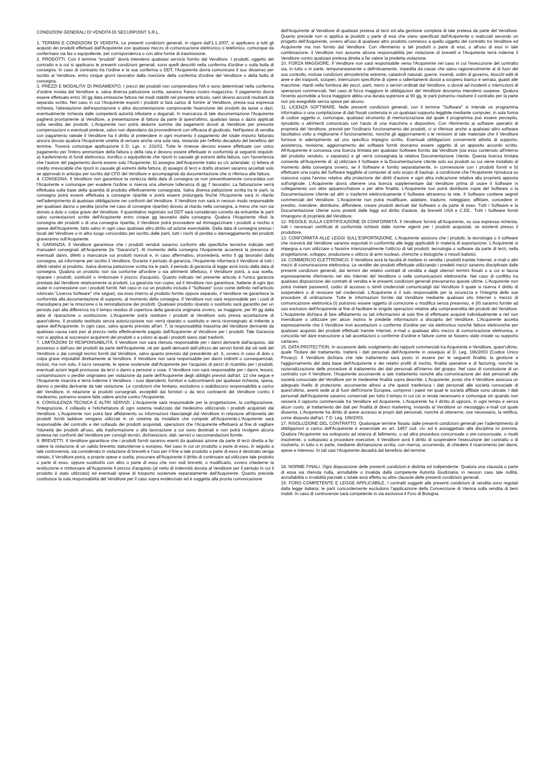CONDIZIONI GENERALI DI VENDITA DI SECURPOINT S.R.L.
1. TERMINI E CONDIZIONI DI VENDITA. Le presenti condizioni generali, in vigore dall'1.1.2007, si applicano a tutti gli acquisti dei prodotti effettuati dall'Acquirente con qualsiasi mezzo di comunicazione elettronico o telefonico, comunque da confermare via fax o equipollente, per corrispondenza o con altre forme di trasmissione.
2. PRODOTTI. Con il termine "prodotti" dovrà intendersi qualsiasi servizio fornito dal Venditore. I prodotti, oggetto del contratto e a cui si applicano le presenti condizioni generali, sono quelli descritti nella conferma d'ordine o sulla bolla di consegna. In caso di contrasto tra l'ordine e la sua conferma o DDT, l'Acquirente dovrà comunicare il suo dissenso per iscritto al Venditore, entro cinque giorni lavorativi dalla ricezione della conferma d'ordine del Venditore o della bolla di consegna.
3. PREZZI E MODALITA' DI PAGAMENTO. I prezzi dei prodotti non comprendono IVA e sono determinati nella conferma d'ordine inviata dal Venditore e, salva diversa pattuizione scritta, saranno franco nostro magazzino. Il pagamento dovrà essere effettuato entro 30 gg data emissione fattura nei modi stabiliti nel presente articolo, salvi diversi accordi risultanti da separato scritto. Nel caso in cui l'Acquirente esporti i prodotti si farà carico di fornire al Venditore, previa sua espressa richiesta, l'attestazione dell'esportazione o altra documentazione comprovante l'esenzione dei prodotti da tasse o dazi, eventualmente richiesta dalle competenti autorità tributarie o doganali. In mancanza di tale documentazione l'Acquirente pagherà prontamente al Venditore, a presentazione di fattura da parte di quest'ultimo, qualsiasi tassa o dazio applicati sulla vendita dei prodotti. L'Acquirente non potrà dedurre somme dai pagamenti dovuti al Venditore per presunte compensazioni o eventuali pretese, salvo non dipendano da provvedimenti con efficacia di giudicato. Nell'ipotesi di vendita con pagamento rateale il Venditore ha il diritto di pretendere in ogni momento il pagamento del totale importo fatturato ancora dovuto qualora l'Acquirente ometta di versare anche una sola rata, restando per l'effetto decaduto del beneficio del termine. Troverà comunque applicazione il D. Lgs. n. 231/02. Tutte le rimesse devono essere effettuate con unico pagamento per l'intero ammontare della fattura o della rata e devono essere effettuate in conformità ai seguenti requisiti: a) trasferimento di fondi elettronico, bonifico o equipollente che riporti in causale gli estremi della fattura, con l'avvertenza che l'autore del pagamento dovrà essere solo l'Acquirente; b) assegno dell'Acquirente tratto su c/c aziendale; c) lettera di credito irrevocabile che riporti in causale gli estremi della fattura; d) assegni di terzi e drafts stranieri saranno accettati solo se approvati in anticipo per iscritto dal CFO del Venditore e accompagnati da documentazione che si riferisca alla fattura.
4. CONSEGNA. Il Venditore non garantisce la certezza della data di consegna se non preventivamente concordata con l'Acquirente e comunque per evadere l'ordine si riserva una ulteriore tolleranza di gg 7 lavorativi. La fatturazione verrà effettuata sulla base della quantità di prodotto effettivamente consegnata. Salva diversa pattuizione scritta tra le parti, la consegna potrà essere effettuata a consegne ripartite e potrà essere prolungata finché l'Acquirente sarà in ritardo nell'adempimento di qualsiasi obbligazione nei confronti del Venditore. Il Venditore non sarà in nessun modo responsabile per qualsiasi danno o perdita (anche nel caso di consegne ripartite) dovuto al ritardo nella consegna, a meno che non sia dovuto a dolo o colpa grave del Venditore. Il quantitativo registrato sul DDT sarà considerato corretto da entrambe le parti salvo contestazioni scritte dell'Acquirente entro cinque gg lavorativi dalla consegna. Qualora l'Acquirente rifiuti la consegna dei prodotti o di una consegna ripartita, il Venditore potrà provvedere ad immagazzinare i prodotti a rischio e spese dell'Acquirente, fatto salvo in ogni caso qualsiasi altro diritto od azione esercitabile. Dalla data di consegna presso i locali del Venditore o in altro luogo concordato per iscritto dalle parti, tutti i rischi di perdita o danneggiamento dei prodotti graveranno sull'Acquirente.
5. GARANZIA. Il Venditore garantisce che i prodotti venduti saranno conformi alle specifiche tecniche indicate nel/i manuale/i consegnati all'Acquirente (la "Garanzia"). Al momento della consegna l'Acquirente accerterà la presenza di eventuali danni, difetti o mancanze sui prodotti ricevuti e, in caso affermativo, provvederà, entro 5 gg lavorativi dalla consegna, ad informarne per iscritto il Venditore. Durante il periodo di garanzia, l'Acquirente informerà il Venditore di tutti i difetti relativi al prodotto. Salva diversa pattuizione scritta tra le parti, il periodo di garanzia di legge avrà inizio dalla data di consegna. Qualora un prodotto non sia conforme all'ordine o sia altrimenti difettoso, il Venditore potrà, a sua scelta, riparare i prodotti, sostituirli o rimborsare il prezzo d'acquisto. Quanto indicato nel presente articolo è l'unica garanzia prestata dal Venditore relativamente ai prodotti. La garanzia non copre, ed il Venditore non garantisce, batterie di ogni tipo usate in connessione con i prodotti forniti. Nel caso in cui un prodotto includa il "Software" (così come definito nell'articolo rubricato "Licenza Software" che segue), sia esso interno al prodotto fornito oppure separato, il Venditore ne garantisce la conformità alla documentazione di supporto, al momento della consegna. Il Venditore non sarà responsabile per i costi di manodopera per la rimozione o la reinstallazione dei prodotti. Qualsiasi prodotto riparato o sostituito sarà garantito per un periodo pari alla differenza tra il tempo residuo di copertura della garanzia originaria ovvero, se maggiore, per 90 gg dalla data di riparazione o sostituzione. L'Acquirente potrà restituire i prodotti al Venditore solo previa accettazione di quest'ultimo. Il prodotto restituito senza autorizzazione non verrà riparato o sostituito e verrà riconsegnato al mittente a spese dell'Acquirente. In ogni caso, salvo quanto previsto all'art. 7, la responsabilità massima del Venditore derivante da qualsiasi causa sarà pari al prezzo netto effettivamente pagato dall'Acquirente al Venditore per i prodotti. Tale Garanzia non si applica ai successivi acquirenti dei prodotti o a coloro ai quali i prodotti siano stati trasferiti.
7. LIMITAZIONI DI RESPONSABILITÀ. Il Venditore non sarà ritenuto responsabile per i danni derivanti dall'acquisto, dal possesso o dall'uso dei prodotti da parte dell'Acquirente, né per quelli derivanti dall'utilizzo dei servizi forniti dai siti web del Venditore o dai consigli tecnici forniti dal Venditore, salvo quanto previsto dal precedente art. 6, ovvero in caso di dolo o colpa grave imputabili direttamente al Venditore. Il Venditore non sarà responsabile per danni indiretti o consequenziali, inclusi, ma non solo, il lucro cessante, le spese sostenute dall'Acquirente per l'acquisto di pezzi di ricambio per i prodotti, eventuali azioni legali promosse da terzi o danni a persone o cose. Il Venditore non sarà responsabile per i danni, lesioni, contaminazioni o perdite originatesi per violazione da parte dell'Acquirente degli obblighi previsti dall'art. 13 che segue e l'Acquirente risarcirà e terrà indenne il Venditore, i suoi dipendenti, fornitori e subcontraenti per qualsiasi richiesta, spesa, danno o perdita derivante da tale violazione. Le condizioni che limitano, escludono o stabiliscono responsabilità a carico del Venditore, in relazione ai prodotti consegnati, eccepibili dai fornitori o da terzi contraenti del Venditore contro il medesimo, potranno essere fatte valere anche contro l'Acquirente.
8. CONSULENZA TECNICA E ALTRI SERVIZI. L'Acquirente sarà responsabile per la progettazione, la configurazione, l'integrazione, il collaudo e l'etichettatura di ogni sistema realizzato dal medesimo utilizzando i prodotti acquistati dal Venditore. L'Acquirente non potrà fare affidamento su informazioni rilasciategli dal Venditore in relazione all'idoneità dei prodotti forniti laddove vengano utilizzati in un sistema da installare che compete all'Acquirente.L'Acquirente sarà responsabile del controllo e del collaudo dei prodotti acquistati, operazioni che l'Acquirente effettuerà al fine di vagliare l'idoneità dei prodotti all'uso, alla trasformazione o alla lavorazione a cui sono destinati e non potrà rivolgere alcuna pretesa nei confronti del Venditore per consigli tecnici, dichiarazioni, dati, servizi o raccomandazioni fornite.
9. BREVETTI. Il Venditore garantisce che i prodotti forniti saranno esenti da qualsiasi azione da parte di terzi diretta a far valere la violazione di un valido brevetto statunitense o europeo. Nel caso in cui un prodotto o parte di esso, in seguito a tale controversia, sia considerato in violazione di brevetti e l'uso per il fine a tale prodotto o parte di esso è destinato venga vietato, il Venditore potrà, a proprie spese e scelta, procurare all'Acquirente il diritto di continuare ad utilizzare tale prodotto o parte di esso, oppure sostituirlo con altro o parte di esso che non violi brevetti, o modificarlo, ovvero chiederne la restituzione e rimborsare all'Acquirente il prezzo d'acquisto (al netto di indennità dovuta al Venditore per il periodo in cui il prodotto è stato utilizzato) ed eventuali spese di trasporto sostenute separatamente dall'Acquirente. Quanto precede costituisce la sola responsabilità del Venditore per il caso sopra evidenziato ed è soggetta alla pronta comunicazione
dell'Acquirente al Venditore di qualsiasi pretesa di terzi ed alla gestione completa di tale pretesa da parte del Venditore. Quanto precede non si applica ai prodotti o parte di essi che siano specificati dall'Acquirente o realizzati secondo un progetto dell'Acquirente, ovvero all'uso di qualsiasi altro prodotto connesso a quello oggetto del contratto tra Venditore ed Acquirente ma non fornito dal Venditore. Con riferimento a tali prodotti o parte di essi, o all'uso di essi in tale combinazione, il Venditore non assume alcuna responsabilità per violazione di brevetti e l'Acquirente terrà indenne il Venditore contro qualsiasi pretesa diretta a far valere la predetta violazione.
10. FORZA MAGGIORE. Il Venditore non sarà responsabile verso l'Acquirente nel caso in cui l'esecuzione del contratto sia, in tutto o in parte, temporaneamente o definitivamente, impedita da cause che siano ragionevolmente al di fuori del suo controllo, incluse condizioni atmosferiche estreme, catastrofi naturali, guerre, incendi, ordini di governo, blocchi edili di aree e dei trasporti, scioperi, interruzioni specifiche di opere o rallentamenti dovuti a sciopero bianco e serrata, guasti alle macchine, ritardi nella fornitura dei pezzi, parti, merci o servizi ordinati dal Venditore, o dovuti ad incidenti o interruzioni di operazioni commerciali. Nel caso di forza maggiore le obbligazioni del Venditore dovranno intendersi sospese. Qualora l'evento ascrivibile a forza maggiore abbia una durata superiore ai 90 gg, le parti potranno risolvere il contratto per la parte non più eseguibile senza spese per alcuno.
11. LICENZA SOFTWARE. Nelle presenti condizioni generali, con il termine "Software" si intende un programma informatico o una compilazione di dati fissati contenuta in un qualsiasi supporto leggibile mediante computer, in sola forma di codice oggetto e, comunque, qualsiasi strumento di memorizzazione dal quale il programma può essere percepito, riprodotto o altrimenti comunicato con l'aiuto di una macchina o dispositivo. Con riferimento ai software operativi di proprietà del Venditore, previsti per l'ordinario funzionamento dei prodotti, ci si riferisce anche a qualsiasi altro software facoltativo volto a migliorarne il funzionamento, nonché gli aggiornamenti o le revisioni di tale materiale che il Venditore fornisce in adempimento ad uno specifico impegno scritto. Eventuali obbligazioni concernenti attività di supporto, assistenza, revisione, aggiornamento dei software forniti dovranno essere oggetto di un apposito accordo scritto. All'Acquirente è concessa una licenza limitata per qualsiasi Software fornito dal Venditore (sia esso contenuto all'interno del prodotto venduto, o separato) e gli verrà consegnata la relativa Documentazione Utente. Questa licenza limitata consente all'Acquirente di: a) utilizzare il Software e la Documentazione Utente solo sui prodotti su cui viene installato al momento della consegna ovvero, se il Software è fornito separatamente, in connessione con i prodotti forniti e b) effettuare una copia del Software leggibile al computer al solo scopo di backup, a condizione che l'Acquirente riproduca su ciascuna copia l'avviso relativo alla protezione dei diritti d'autore e ogni altra indicazione relativa alla proprietà apposta sull'originale. L'Acquirente dovrà ottenere una licenza supplementare dal Venditore prima di usare il Software in collegamento con altre apparecchiature o per altre finalità. L'Acquirente non potrà distribuire copie del Software o la Documentazione Utente ad altri o trasferire elettronicamente il Software attraverso la rete. Il Software contiene segreti commerciali del Venditore. L'Acquirente non potrà modificare, adattare, tradurre, noleggiare, affittare, concedere in prestito, rivendere, distribuire, diffondere, creare prodotti derivati dal Software o da parte di esso. Tutti i Software e la Documentazione Utente sono protetti dalle leggi sul diritto d'autore, da brevetti USA e C.EE.. Tutti i Software forniti rimangono di proprietà del Venditore.
12. REGOLE SULLA CERTIFICAZIONE DI CONFORMITÀ. Il Venditore fornirà all'Acquirente, su sua espressa richiesta, tutti i necessari certificati di conformità richiesti dalle norme vigenti per i prodotti acquistati, se esistenti presso il produttore.
13. CONFORMITÀ ALLE LEGGI SULL'ESPORTAZIONE. L'Acquirente assicura che i prodotti, la tecnologia o il software che riceverà dal Venditore saranno esportati in conformità alle leggi applicabili in materia di esportazione. L'Acquirente si impegna a non utilizzare o favorire intenzionalmente l'utilizzo di tali prodotti, tecnologia o software da parte di terzi, nella progettazione, sviluppo, produzione o utilizzo di armi nucleari, chimiche o biologiche o missili balistici.
14. COMMERCIO ELETTRONICO. Il Venditore avrà la facoltà di mettere in vendita i prodotti tramite Internet, e-mail o altri mezzi di comunicazione elettronica. Le vendite dei prodotti effettuate utilizzando i predetti mezzi saranno disciplinate dalle presenti condizioni generali, dai termini dei relativi contratti di vendita e dagli ulteriori termini fissati o a cui si faccia espressamente riferimento nel sito Internet del Venditore o nelle comunicazioni elettroniche. Nel caso di conflitto tra qualsiasi disposizione dei contratti di vendita e le presenti condizioni generali prevarranno queste ultime. L'Acquirente non potrà rivelare password, codici di accesso o simili credenziali comunicatigli dal Venditore il quale si riserva il diritto di sospendere o di revocare tali credenziali. L'Acquirente è il solo responsabile per la sicurezza e l'integrità delle sue procedure di ordinazione. Tutte le informazioni fornite dal Venditore mediante qualsiasi sito Internet o mezzo di comunicazione elettronica (I) potranno essere oggetto di correzione o modifica senza preavviso, e (II) saranno fornite ad uso esclusivo dell'Acquirente al fine di facilitare le singole operazioni relative alla compravendita dei prodotti del Venditore. L'Acquirente dichiara di fare affidamento su tali informazioni al solo fine di effettuare acquisti individualmente e nel non rivendicare o utilizzare per alcun motivo le predette informazioni a discapito del Venditore. L'Acquirente accetta espressamente che il Venditore invii accettazioni o conferme d'ordine per via elettronica nonché fatture elettroniche per qualsiasi acquisto dei prodotti effettuati tramite Internet, e-mail o qualsiasi altro mezzo di comunicazione elettronica, e concorda nel dare esecuzione a tali accettazioni o conferme d'ordine e fatture come se fossero state inviate su supporto cartaceo.
15. DATA PROTECTION. In occasione dello svolgimento dei rapporti commerciali tra Acquirente e Venditore, quest'ultimo, quale Titolare del trattamento, tratterà i dati personali dell'Acquirente in ossequio al D. Leg. 196/2003 (Codice Unico Privacy). Il Venditore dichiara che tale trattamento sarà posto in essere per le seguenti finalità: la gestione e l'aggiornamento del data base dell'Acquirente e dei relativi profili di rischio, finalità operative e di factoring, nonché la razionalizzazione delle procedure di trattamento dei dati personali all'interno del gruppo. Nel caso di conclusione di un contratto con il Venditore, l'Acquirente acconsente a tale trattamento nonché alla comunicazione dei dati personali alle società consociate del Venditore per le medesime finalità sopra descritte. L'Acquirente, posto che il Venditore assicura un adeguato livello di protezione, acconsente altresì a che questi trasferisca i dati personali alle società consociate di quest'ultimo, aventi sede al di fuori dell'Unione Europea, compresi i paesi nei quali le società affiliate sono ubicate. I dati personali dell'Acquirente saranno conservati per tutto il tempo in cui ciò si renda necessario e comunque sin quando non cesserà il rapporto commerciale tra Venditore ed Acquirente. L'Acquirente ha il diritto di opporsi, in ogni tempo e senza alcun costo, al trattamento dei dati per finalità di direct marketing, inviando al Venditore un messaggio e-mail col quale dissenta. L'Acquirente ha diritto di avere accesso ai propri dati personali, nonché di ottenerne, ove necessario, la rettifica, come disposto dall'art. 7 D. Leg. 196/2003.
17. RISOLUZIONE DEL CONTRATTO. Qualunque termine fissato dalle presenti condizioni generali per l'adempimento di obbligazioni a carico dell'Acquirente è essenziale ex art. 1457 cod. civ. ed è assoggettato alla disciplina ivi prevista. Qualora l'Acquirente sia sottoposto ad istanza di fallimento, o ad altra procedura concorsuale o pre-concorsuale, o risulti insolvente, o sottoposto a procedure esecutive, il Venditore avrà il diritto di sospendere l'esecuzione del contratto o di risolverlo, in tutto o in parte, mediante dichiarazione scritta, con riserva, occorrendo, di chiedere il risarcimento per danni, spese e interessi. In tali casi l'Acquirente decadrà dal beneficio del termine.
18. NORME FINALI. Ogni disposizione delle presenti condizioni è distinta ed indipendente. Qualora una clausola o parte di essa sia ritenuta nulla, annullabile o invalida dalla competente Autorità Giudiziaria, in nessun caso tale nullità, annullabilità o invalidità parziale o totale avrà effetto su altre clausole delle presenti condizioni generali.
19. FORO COMPETENTE E LEGGE APPLICABILE. I contratti soggetti alle presenti condizioni di vendita sono regolati dalla legge italiana; le parti concordemente escludono l'applicazione della Convenzione di Vienna sulla vendita di beni mobili. In caso di controversie sarà competente in via esclusiva il Foro di Bologna.